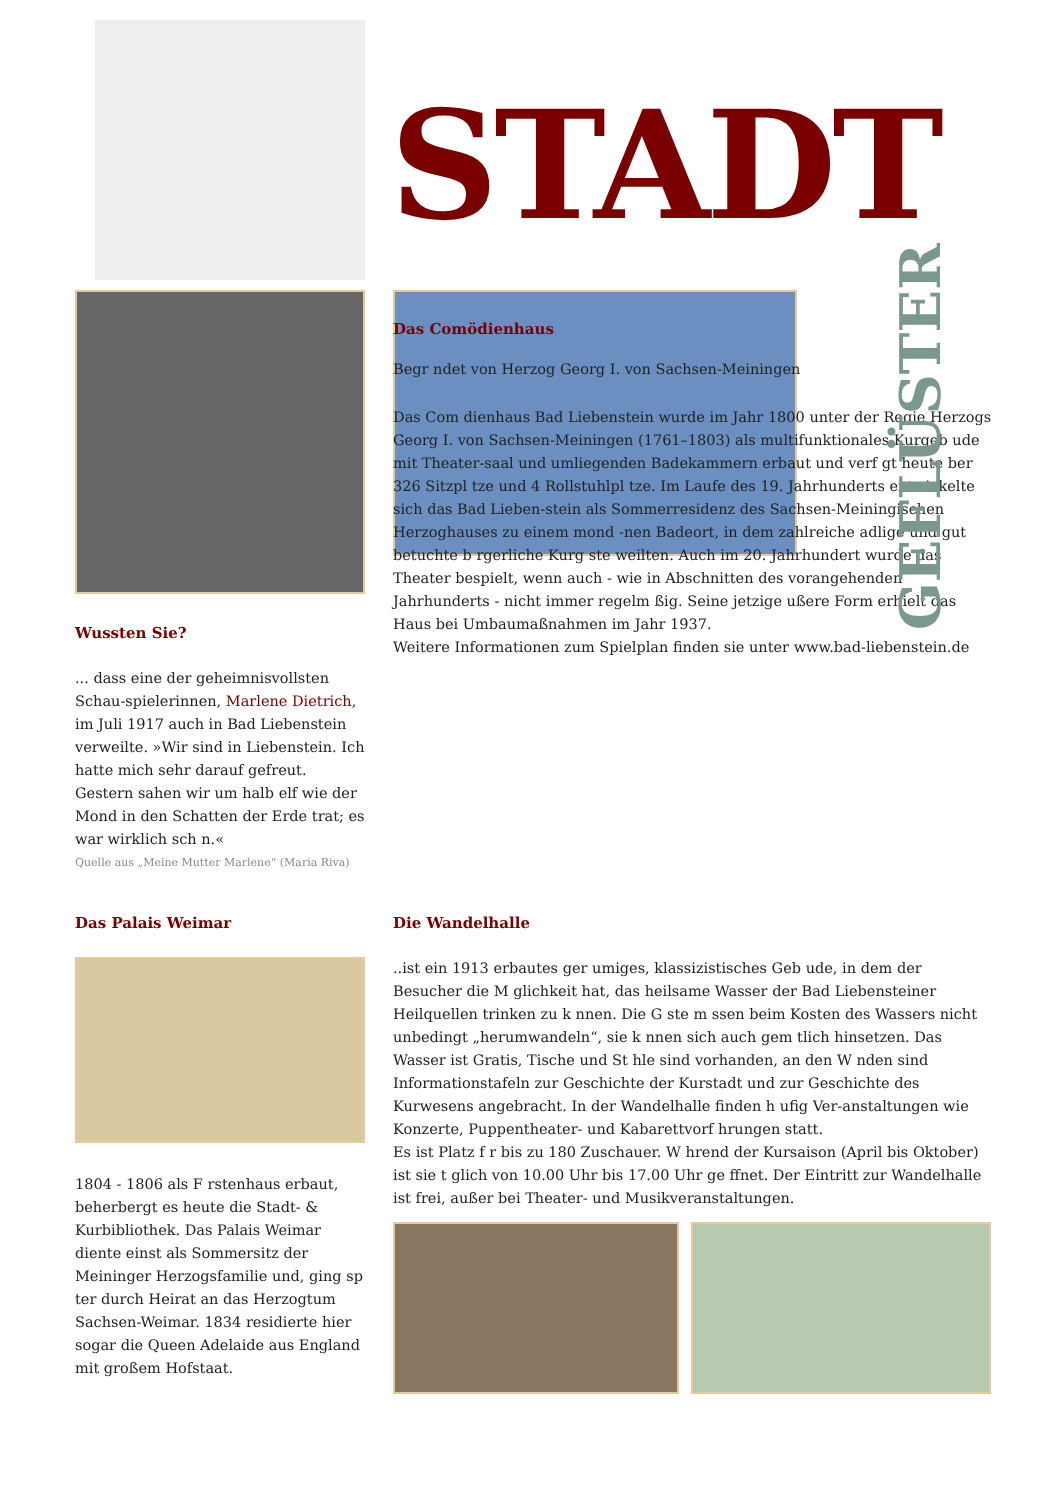STADT
Wussten Sie?
... dass eine der geheimnisvollsten Schau-spielerinnen, Marlene Dietrich, im Juli 1917 auch in Bad Liebenstein verweilte. »Wir sind in Liebenstein. Ich hatte mich sehr darauf gefreut. Gestern sahen wir um halb elf wie der Mond in den Schatten der Erde trat; es war wirklich sch n.«
Quelle aus „Meine Mutter Marlene“ (Maria Riva)
GEFLÜSTER
Das Comödienhaus
Begr ndet von Herzog Georg I. von Sachsen-Meiningen
Das Com dienhaus Bad Liebenstein wurde im Jahr 1800 unter der Regie Herzogs Georg I. von Sachsen-Meiningen (1761–1803) als multifunktionales Kurgeb ude mit Theater-saal und umliegenden Badekammern erbaut und verf gt heute ber 326 Sitzpl tze und 4 Rollstuhlpl tze. Im Laufe des 19. Jahrhunderts entwickelte sich das Bad Lieben-stein als Sommerresidenz des Sachsen-Meiningischen Herzoghauses zu einem mond -nen Badeort, in dem zahlreiche adlige und gut betuchte b rgerliche Kurg ste weilten. Auch im 20. Jahrhundert wurde das Theater bespielt, wenn auch - wie in Abschnitten des vorangehenden Jahrhunderts - nicht immer regelm ßig. Seine jetzige ußere Form erhielt das Haus bei Umbaumaßnahmen im Jahr 1937.
Weitere Informationen zum Spielplan finden sie unter www.bad-liebenstein.de
Das Palais Weimar
1804 - 1806 als F rstenhaus erbaut, beherbergt es heute die Stadt- & Kurbibliothek. Das Palais Weimar diente einst als Sommersitz der Meininger Herzogsfamilie und, ging sp ter durch Heirat an das Herzogtum Sachsen-Weimar. 1834 residierte hier sogar die Queen Adelaide aus England mit großem Hofstaat.
Die Wandelhalle
..ist ein 1913 erbautes ger umiges, klassizistisches Geb ude, in dem der Besucher die M glichkeit hat, das heilsame Wasser der Bad Liebensteiner Heilquellen trinken zu k nnen. Die G ste m ssen beim Kosten des Wassers nicht unbedingt „herumwandeln“, sie k nnen sich auch gem tlich hinsetzen. Das Wasser ist Gratis, Tische und St hle sind vorhanden, an den W nden sind Informationstafeln zur Geschichte der Kurstadt und zur Geschichte des Kurwesens angebracht. In der Wandelhalle finden h ufig Ver-anstaltungen wie Konzerte, Puppentheater- und Kabarettvorf hrungen statt.
Es ist Platz f r bis zu 180 Zuschauer. W hrend der Kursaison (April bis Oktober) ist sie t glich von 10.00 Uhr bis 17.00 Uhr ge ffnet. Der Eintritt zur Wandelhalle ist frei, außer bei Theater- und Musikveranstaltungen.